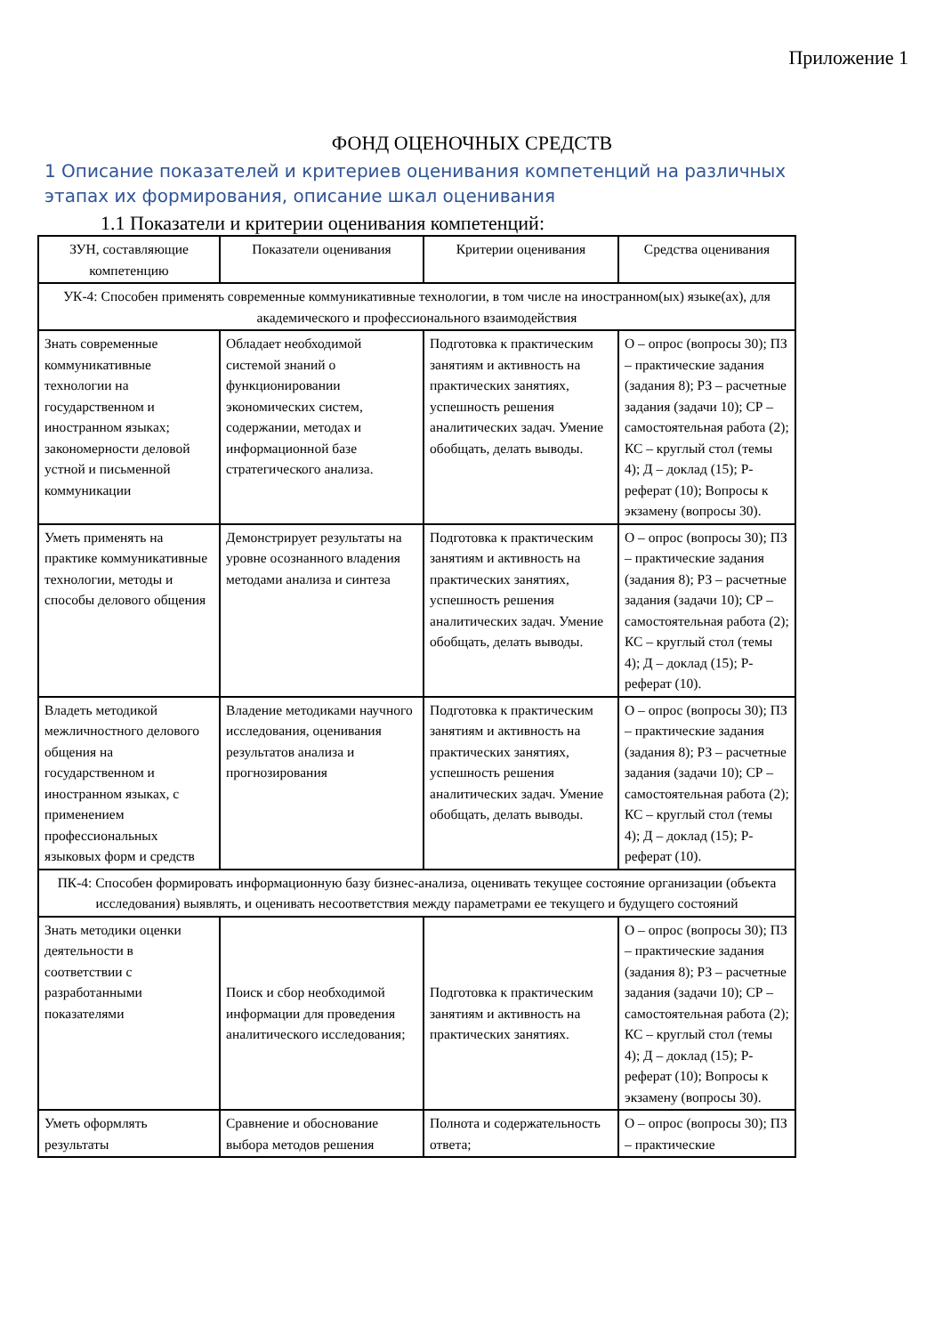Приложение 1
ФОНД ОЦЕНОЧНЫХ СРЕДСТВ
1 Описание показателей и критериев оценивания компетенций на различных этапах их формирования, описание шкал оценивания
1.1 Показатели и критерии оценивания компетенций:
| ЗУН, составляющие компетенцию | Показатели оценивания | Критерии оценивания | Средства оценивания |
| --- | --- | --- | --- |
| УК-4: Способен применять современные коммуникативные технологии, в том числе на иностранном(ых) языке(ах), для академического и профессионального взаимодействия | | | |
| Знать современные коммуникативные технологии на государственном и иностранном языках; закономерности деловой устной и письменной коммуникации | Обладает необходимой системой знаний о функционировании экономических систем, содержании, методах и информационной базе стратегического анализа. | Подготовка к практическим занятиям и активность на практических занятиях, успешность решения аналитических задач. Умение обобщать, делать выводы. | О – опрос (вопросы 30); ПЗ – практические задания (задания 8); РЗ – расчетные задания (задачи 10); СР – самостоятельная работа (2); КС – круглый стол (темы 4); Д – доклад (15); Р- реферат (10); Вопросы к экзамену (вопросы 30). |
| Уметь применять на практике коммуникативные технологии, методы и способы делового общения | Демонстрирует результаты на уровне осознанного владения методами анализа и синтеза | Подготовка к практическим занятиям и активность на практических занятиях, успешность решения аналитических задач. Умение обобщать, делать выводы. | О – опрос (вопросы 30); ПЗ – практические задания (задания 8); РЗ – расчетные задания (задачи 10); СР – самостоятельная работа (2); КС – круглый стол (темы 4); Д – доклад (15); Р- реферат (10). |
| Владеть методикой межличностного делового общения на государственном и иностранном языках, с применением профессиональных языковых форм и средств | Владение методиками научного исследования, оценивания результатов анализа и прогнозирования | Подготовка к практическим занятиям и активность на практических занятиях, успешность решения аналитических задач. Умение обобщать, делать выводы. | О – опрос (вопросы 30); ПЗ – практические задания (задания 8); РЗ – расчетные задания (задачи 10); СР – самостоятельная работа (2); КС – круглый стол (темы 4); Д – доклад (15); Р- реферат (10). |
| ПК-4: Способен формировать информационную базу бизнес-анализа, оценивать текущее состояние организации (объекта исследования) выявлять, и оценивать несоответствия между параметрами ее текущего и будущего состояний | | | |
| Знать методики оценки деятельности в соответствии с разработанными показателями | Поиск и сбор необходимой информации для проведения аналитического исследования; | Подготовка к практическим занятиям и активность на практических занятиях. | О – опрос (вопросы 30); ПЗ – практические задания (задания 8); РЗ – расчетные задания (задачи 10); СР – самостоятельная работа (2); КС – круглый стол (темы 4); Д – доклад (15); Р- реферат (10); Вопросы к экзамену (вопросы 30). |
| Уметь оформлять результаты | Сравнение и обоснование выбора методов решения | Полнота и содержательность ответа; | О – опрос (вопросы 30); ПЗ – практические |